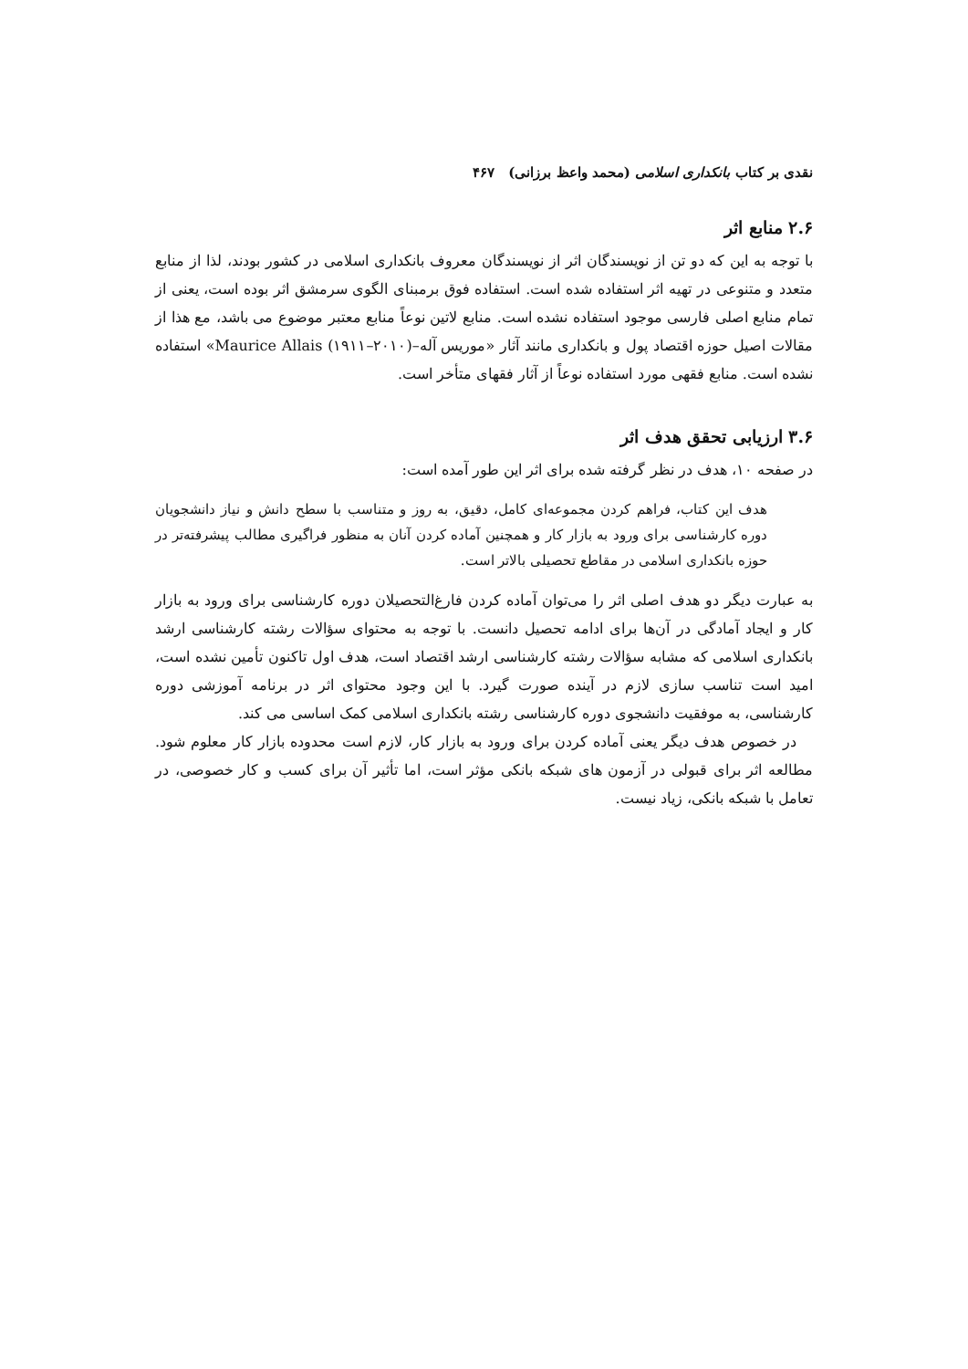نقدی بر کتاب بانکداری اسلامی (محمد واعظ برزانی) ۴۶۷
۲.۶ منابع اثر
با توجه به این که دو تن از نویسندگان اثر از نویسندگان معروف بانکداری اسلامی در کشور بودند، لذا از منابع متعدد و متنوعی در تهیه اثر استفاده شده است. استفاده فوق برمبنای الگوی سرمشق اثر بوده است، یعنی از تمام منابع اصلی فارسی موجود استفاده نشده است. منابع لاتین نوعاً منابع معتبر موضوع می باشد، مع هذا از مقالات اصیل حوزه اقتصاد پول و بانکداری مانند آثار «موریس آله–Maurice Allais (۱۹۱۱–۲۰۱۰)» استفاده نشده است. منابع فقهی مورد استفاده نوعاً از آثار فقهای متأخر است.
۳.۶ ارزیابی تحقق هدف اثر
در صفحه ۱۰، هدف در نظر گرفته شده برای اثر این طور آمده است:
هدف این کتاب، فراهم کردن مجموعه‌ای کامل، دقیق، به روز و متناسب با سطح دانش و نیاز دانشجویان دوره کارشناسی برای ورود به بازار کار و همچنین آماده کردن آنان به منظور فراگیری مطالب پیشرفته‌تر در حوزه بانکداری اسلامی در مقاطع تحصیلی بالاتر است.
به عبارت دیگر دو هدف اصلی اثر را می‌توان آماده کردن فارغ‌التحصیلان دوره کارشناسی برای ورود به بازار کار و ایجاد آمادگی در آن‌ها برای ادامه تحصیل دانست. با توجه به محتوای سؤالات رشته کارشناسی ارشد بانکداری اسلامی که مشابه سؤالات رشته کارشناسی ارشد اقتصاد است، هدف اول تاکنون تأمین نشده است، امید است تناسب سازی لازم در آینده صورت گیرد. با این وجود محتوای اثر در برنامه آموزشی دوره کارشناسی، به موفقیت دانشجوی دوره کارشناسی رشته بانکداری اسلامی کمک اساسی می کند.
در خصوص هدف دیگر یعنی آماده کردن برای ورود به بازار کار، لازم است محدوده بازار کار معلوم شود. مطالعه اثر برای قبولی در آزمون های شبکه بانکی مؤثر است، اما تأثیر آن برای کسب و کار خصوصی، در تعامل با شبکه بانکی، زیاد نیست.